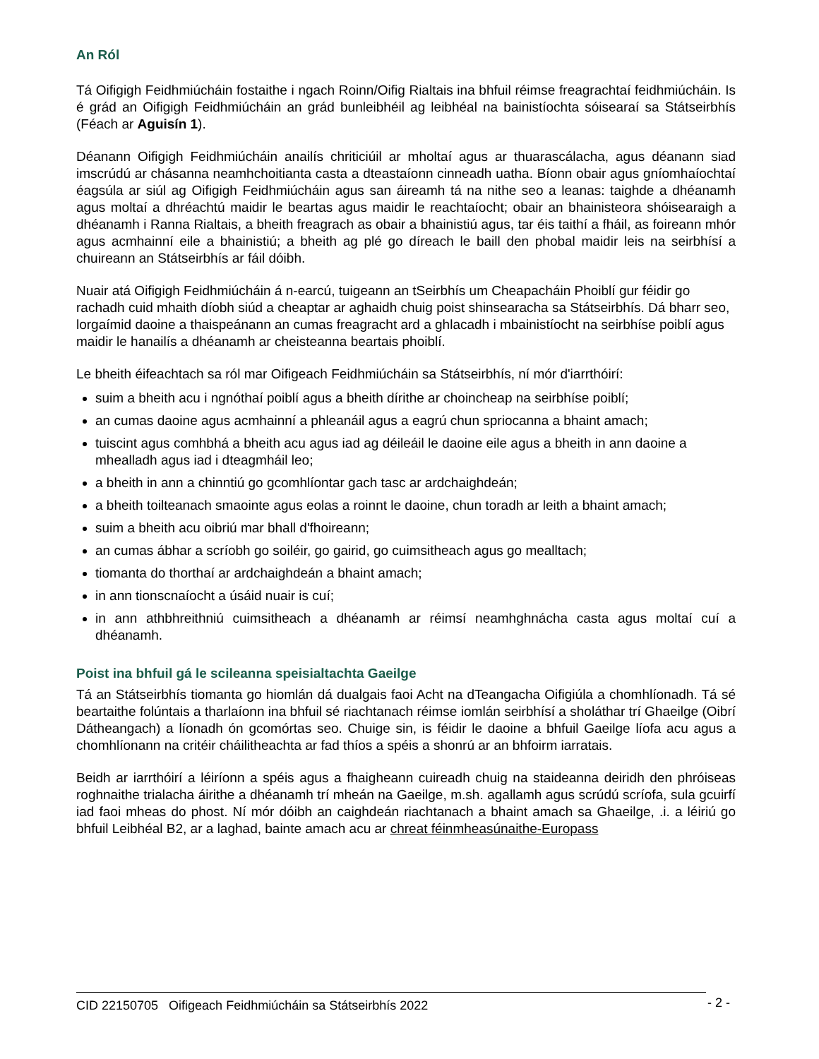An Ról
Tá Oifigigh Feidhmiúcháin fostaithe i ngach Roinn/Oifig Rialtais ina bhfuil réimse freagrachtaí feidhmiúcháin. Is é grád an Oifigigh Feidhmiúcháin an grád bunleibhéil ag leibhéal na bainistíochta sóisearaí sa Státseirbhís (Féach ar Aguisín 1).
Déanann Oifigigh Feidhmiúcháin anailís chriticiúil ar mholtaí agus ar thuarascálacha, agus déanann siad imscrúdú ar chásanna neamhchoitianta casta a dteastaíonn cinneadh uatha. Bíonn obair agus gníomhaíochtaí éagsúla ar siúl ag Oifigigh Feidhmiúcháin agus san áireamh tá na nithe seo a leanas: taighde a dhéanamh agus moltaí a dhréachtú maidir le beartas agus maidir le reachtaíocht; obair an bhainisteora shóisearaigh a dhéanamh i Ranna Rialtais, a bheith freagrach as obair a bhainistiú agus, tar éis taithí a fháil, as foireann mhór agus acmhainní eile a bhainistiú; a bheith ag plé go díreach le baill den phobal maidir leis na seirbhísí a chuireann an Státseirbhís ar fáil dóibh.
Nuair atá Oifigigh Feidhmiúcháin á n-earcú, tuigeann an tSeirbhís um Cheapacháin Phoiblí gur féidir go rachadh cuid mhaith díobh siúd a cheaptar ar aghaidh chuig poist shinsearacha sa Státseirbhís. Dá bharr seo, lorgaímid daoine a thaispeánann an cumas freagracht ard a ghlacadh i mbainistíocht na seirbhíse poiblí agus maidir le hanailís a dhéanamh ar cheisteanna beartais phoiblí.
Le bheith éifeachtach sa ról mar Oifigeach Feidhmiúcháin sa Státseirbhís, ní mór d'iarrthóirí:
suim a bheith acu i ngnóthaí poiblí agus a bheith dírithe ar choincheap na seirbhíse poiblí;
an cumas daoine agus acmhainní a phleanáil agus a eagrú chun spriocanna a bhaint amach;
tuiscint agus comhbhá a bheith acu agus iad ag déileáil le daoine eile agus a bheith in ann daoine a mhealladh agus iad i dteagmháil leo;
a bheith in ann a chinntiú go gcomhlíontar gach tasc ar ardchaighdeán;
a bheith toilteanach smaointe agus eolas a roinnt le daoine, chun toradh ar leith a bhaint amach;
suim a bheith acu oibriú mar bhall d'fhoireann;
an cumas ábhar a scríobh go soiléir, go gairid, go cuimsitheach agus go mealltach;
tiomanta do thorthaí ar ardchaighdeán a bhaint amach;
in ann tionscnaíocht a úsáid nuair is cuí;
in ann athbhreithniú cuimsitheach a dhéanamh ar réimsí neamhghnácha casta agus moltaí cuí a dhéanamh.
Poist ina bhfuil gá le scileanna speisialtachta Gaeilge
Tá an Státseirbhís tiomanta go hiomlán dá dualgais faoi Acht na dTeangacha Oifigiúla a chomhlíonadh. Tá sé beartaithe folúntais a tharlaíonn ina bhfuil sé riachtanach réimse iomlán seirbhísí a sholáthar trí Ghaeilge (Oibrí Dátheangach) a líonadh ón gcomórtas seo. Chuige sin, is féidir le daoine a bhfuil Gaeilge líofa acu agus a chomhlíonann na critéir cháilitheachta ar fad thíos a spéis a shonrú ar an bhfoirm iarratais.
Beidh ar iarrthóirí a léiríonn a spéis agus a fhaigheann cuireadh chuig na staideanna deiridh den phróiseas roghnaithe trialacha áirithe a dhéanamh trí mheán na Gaeilge, m.sh. agallamh agus scrúdú scríofa, sula gcuirfí iad faoi mheas do phost. Ní mór dóibh an caighdeán riachtanach a bhaint amach sa Ghaeilge, .i. a léiriú go bhfuil Leibhéal B2, ar a laghad, bainte amach acu ar chreat féinmheasúnaithe-Europass
CID 22150705 Oifigeach Feidhmiúcháin sa Státseirbhís 2022
- 2 -